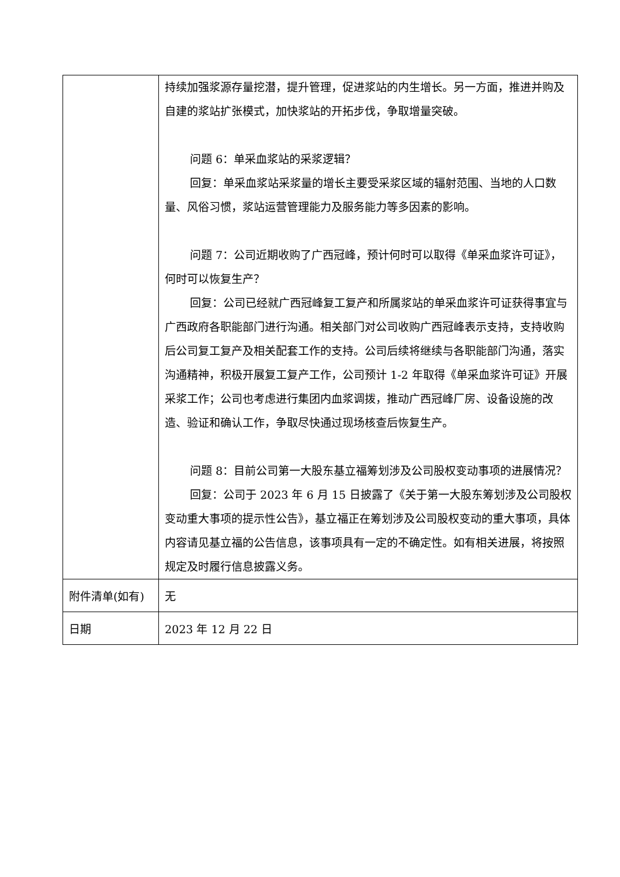| | 持续加强浆源存量挖潜，提升管理，促进浆站的内生增长。另一方面，推进并购及自建的浆站扩张模式，加快浆站的开拓步伐，争取增量突破。 问题 6：单采血浆站的采浆逻辑？ 回复：单采血浆站采浆量的增长主要受采浆区域的辐射范围、当地的人口数量、风俗习惯，浆站运营管理能力及服务能力等多因素的影响。 问题 7：公司近期收购了广西冠峰，预计何时可以取得《单采血浆许可证》，何时可以恢复生产？ 回复：公司已经就广西冠峰复工复产和所属浆站的单采血浆许可证获得事宜与广西政府各职能部门进行沟通。相关部门对公司收购广西冠峰表示支持，支持收购后公司复工复产及相关配套工作的支持。公司后续将继续与各职能部门沟通，落实沟通精神，积极开展复工复产工作，公司预计 1-2 年取得《单采血浆许可证》开展采浆工作；公司也考虑进行集团内血浆调拨，推动广西冠峰厂房、设备设施的改造、验证和确认工作，争取尽快通过现场核查后恢复生产。 问题 8：目前公司第一大股东基立福筹划涉及公司股权变动事项的进展情况？ 回复：公司于 2023 年 6 月 15 日披露了《关于第一大股东筹划涉及公司股权变动重大事项的提示性公告》，基立福正在筹划涉及公司股权变动的重大事项，具体内容请见基立福的公告信息，该事项具有一定的不确定性。如有相关进展，将按照规定及时履行信息披露义务。 |
| 附件清单(如有) | 无 |
| 日期 | 2023 年 12 月 22 日 |